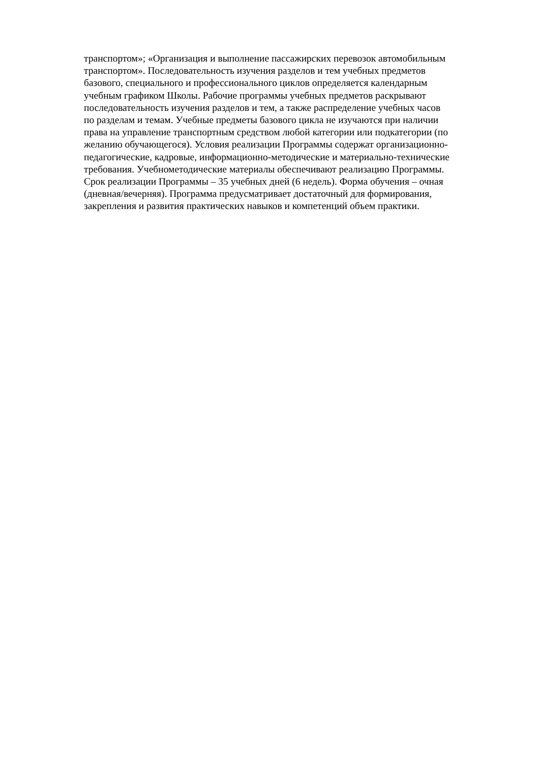транспортом»; «Организация и выполнение пассажирских перевозок автомобильным
транспортом». Последовательность изучения разделов и тем учебных предметов
базового, специального и профессионального циклов определяется календарным
учебным графиком Школы. Рабочие программы учебных предметов раскрывают
последовательность изучения разделов и тем, а также распределение учебных часов
по разделам и темам. Учебные предметы базового цикла не изучаются при наличии
права на управление транспортным средством любой категории или подкатегории (по
желанию обучающегося). Условия реализации Программы содержат организационно-
педагогические, кадровые, информационно-методические и материально-технические
требования. Учебнометодические материалы обеспечивают реализацию Программы.
Срок реализации Программы – 35 учебных дней (6 недель). Форма обучения – очная
(дневная/вечерняя). Программа предусматривает достаточный для формирования,
закрепления и развития практических навыков и компетенций объем практики.